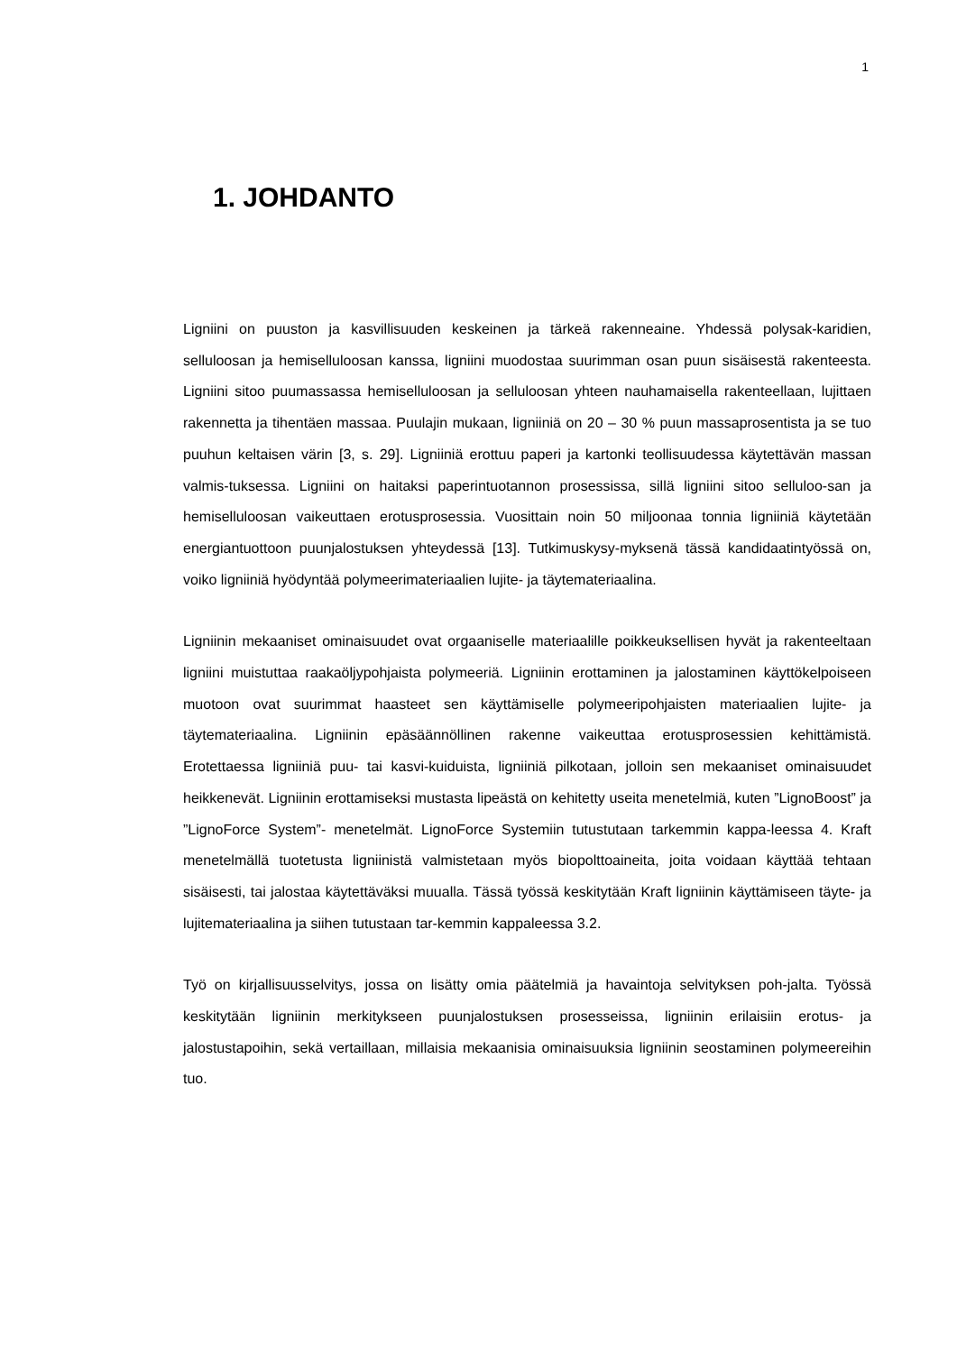1
1. JOHDANTO
Ligniini on puuston ja kasvillisuuden keskeinen ja tärkeä rakenneaine. Yhdessä polysak-karidien, selluloosan ja hemiselluloosan kanssa, ligniini muodostaa suurimman osan puun sisäisestä rakenteesta. Ligniini sitoo puumassassa hemiselluloosan ja selluloosan yhteen nauhamaisella rakenteellaan, lujittaen rakennetta ja tihentäen massaa. Puulajin mukaan, ligniiniä on 20 – 30 % puun massaprosentista ja se tuo puuhun keltaisen värin [3, s. 29]. Ligniiniä erottuu paperi ja kartonki teollisuudessa käytettävän massan valmis-tuksessa. Ligniini on haitaksi paperintuotannon prosessissa, sillä ligniini sitoo selluloo-san ja hemiselluloosan vaikeuttaen erotusprosessia. Vuosittain noin 50 miljoonaa tonnia ligniiniä käytetään energiantuottoon puunjalostuksen yhteydessä [13]. Tutkimuskysy-myksenä tässä kandidaatintyössä on, voiko ligniiniä hyödyntää polymeerimateriaalien lujite- ja täytemateriaalina.
Ligniinin mekaaniset ominaisuudet ovat orgaaniselle materiaalille poikkeuksellisen hyvät ja rakenteeltaan ligniini muistuttaa raakaöljypohjaista polymeeriä. Ligniinin erottaminen ja jalostaminen käyttökelpoiseen muotoon ovat suurimmat haasteet sen käyttämiselle polymeeripohjaisten materiaalien lujite- ja täytemateriaalina. Ligniinin epäsäännöllinen rakenne vaikeuttaa erotusprosessien kehittämistä. Erotettaessa ligniiniä puu- tai kasvi-kuiduista, ligniiniä pilkotaan, jolloin sen mekaaniset ominaisuudet heikkenevät. Ligniinin erottamiseksi mustasta lipeästä on kehitetty useita menetelmiä, kuten ”LignoBoost” ja ”LignoForce System”- menetelmät. LignoForce Systemiin tutustutaan tarkemmin kappa-leessa 4. Kraft menetelmällä tuotetusta ligniinistä valmistetaan myös biopolttoaineita, joita voidaan käyttää tehtaan sisäisesti, tai jalostaa käytettäväksi muualla. Tässä työssä keskitytään Kraft ligniinin käyttämiseen täyte- ja lujitemateriaalina ja siihen tutustaan tar-kemmin kappaleessa 3.2.
Työ on kirjallisuusselvitys, jossa on lisätty omia päätelmiä ja havaintoja selvityksen poh-jalta. Työssä keskitytään ligniinin merkitykseen puunjalostuksen prosesseissa, ligniinin erilaisiin erotus- ja jalostustapoihin, sekä vertaillaan, millaisia mekaanisia ominaisuuksia ligniinin seostaminen polymeereihin tuo.